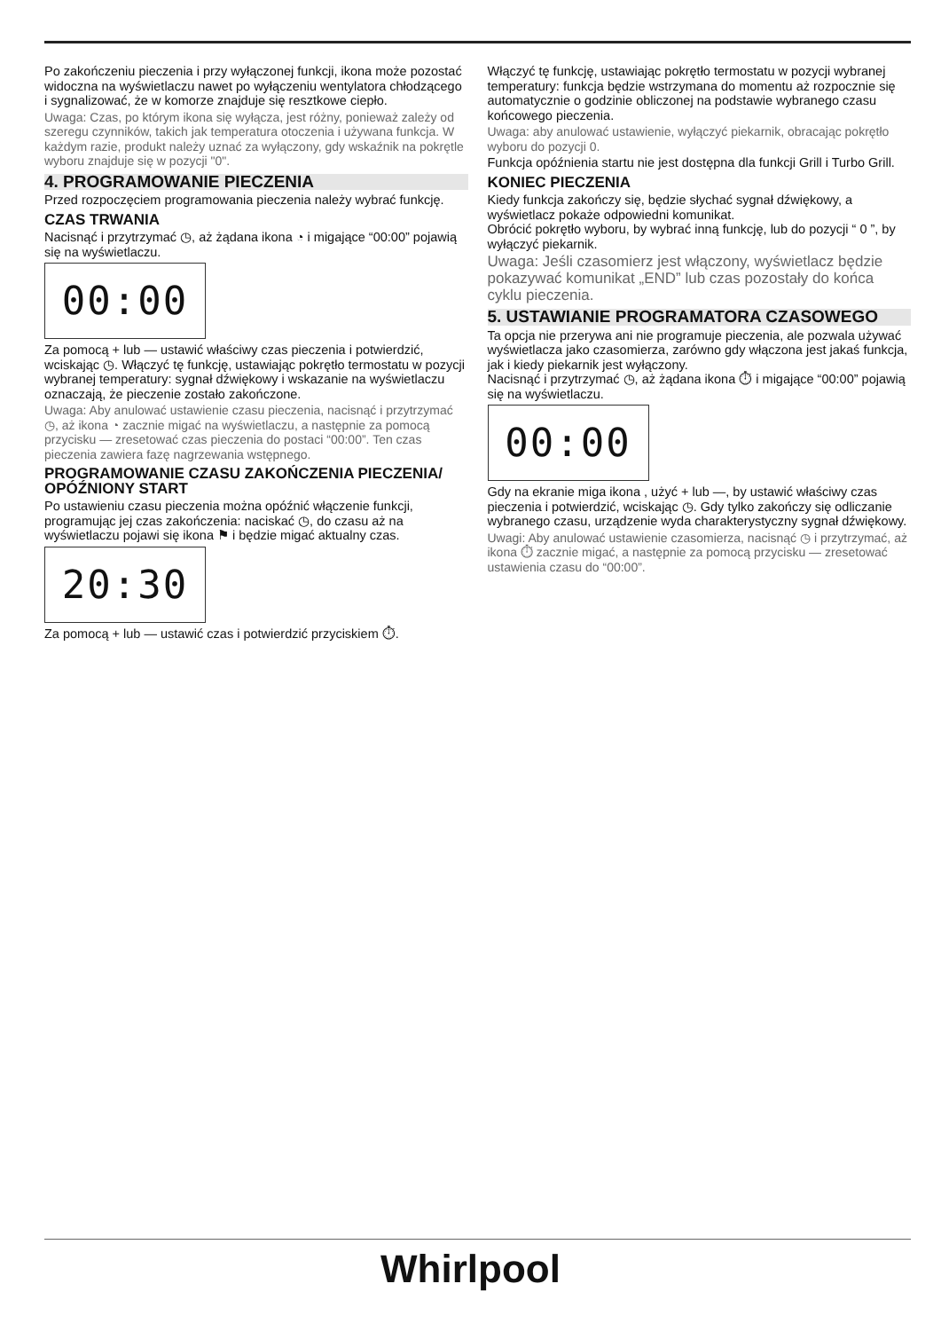Po zakończeniu pieczenia i przy wyłączonej funkcji, ikona może pozostać widoczna na wyświetlaczu nawet po wyłączeniu wentylatora chłodzącego i sygnalizować, że w komorze znajduje się resztkowe ciepło.
Uwaga: Czas, po którym ikona się wyłącza, jest różny, ponieważ zależy od szeregu czynników, takich jak temperatura otoczenia i używana funkcja. W każdym razie, produkt należy uznać za wyłączony, gdy wskaźnik na pokrętle wyboru znajduje się w pozycji "0".
4. PROGRAMOWANIE PIECZENIA
Przed rozpoczęciem programowania pieczenia należy wybrać funkcję.
CZAS TRWANIA
Nacisnąć i przytrzymać ◷, aż żądana ikona ◔ i migające “00:00” pojawią się na wyświetlaczu.
00:00
Za pomocą + lub — ustawić właściwy czas pieczenia i potwierdzić, wciskając ◷. Włączyć tę funkcję, ustawiając pokrętło termostatu w pozycji wybranej temperatury: sygnał dźwiękowy i wskazanie na wyświetlaczu oznaczają, że pieczenie zostało zakończone.
Uwaga: Aby anulować ustawienie czasu pieczenia, nacisnąć i przytrzymać ◷, aż ikona ◔ zacznie migać na wyświetlaczu, a następnie za pomocą przycisku — zresetować czas pieczenia do postaci “00:00”. Ten czas pieczenia zawiera fazę nagrzewania wstępnego.
PROGRAMOWANIE CZASU ZAKOŃCZENIA PIECZENIA/ OPÓŹNIONY START
Po ustawieniu czasu pieczenia można opóźnić włączenie funkcji, programując jej czas zakończenia: naciskać ◷, do czasu aż na wyświetlaczu pojawi się ikona ⚑ i będzie migać aktualny czas.
20:30
Za pomocą + lub — ustawić czas i potwierdzić przyciskiem ⏱.
Włączyć tę funkcję, ustawiając pokrętło termostatu w pozycji wybranej temperatury: funkcja będzie wstrzymana do momentu aż rozpocznie się automatycznie o godzinie obliczonej na podstawie wybranego czasu końcowego pieczenia.
Uwaga: aby anulować ustawienie, wyłączyć piekarnik, obracając pokrętło wyboru do pozycji 0.
Funkcja opóźnienia startu nie jest dostępna dla funkcji Grill i Turbo Grill.
KONIEC PIECZENIA
Kiedy funkcja zakończy się, będzie słychać sygnał dźwiękowy, a wyświetlacz pokaże odpowiedni komunikat.
Obrócić pokrętło wyboru, by wybrać inną funkcję, lub do pozycji “ 0 ”, by wyłączyć piekarnik.
Uwaga: Jeśli czasomierz jest włączony, wyświetlacz będzie pokazywać komunikat „END” lub czas pozostały do końca cyklu pieczenia.
5. USTAWIANIE PROGRAMATORA CZASOWEGO
Ta opcja nie przerywa ani nie programuje pieczenia, ale pozwala używać wyświetlacza jako czasomierza, zarówno gdy włączona jest jakaś funkcja, jak i kiedy piekarnik jest wyłączony.
Nacisnąć i przytrzymać ◷, aż żądana ikona ⏱ i migające “00:00” pojawią się na wyświetlaczu.
00:00
Gdy na ekranie miga ikona , użyć + lub —, by ustawić właściwy czas pieczenia i potwierdzić, wciskając ◷. Gdy tylko zakończy się odliczanie wybranego czasu, urządzenie wyda charakterystyczny sygnał dźwiękowy.
Uwagi: Aby anulować ustawienie czasomierza, nacisnąć ◷ i przytrzymać, aż ikona ⏱ zacznie migać, a następnie za pomocą przycisku — zresetować ustawienia czasu do “00:00”.
Whirlpool